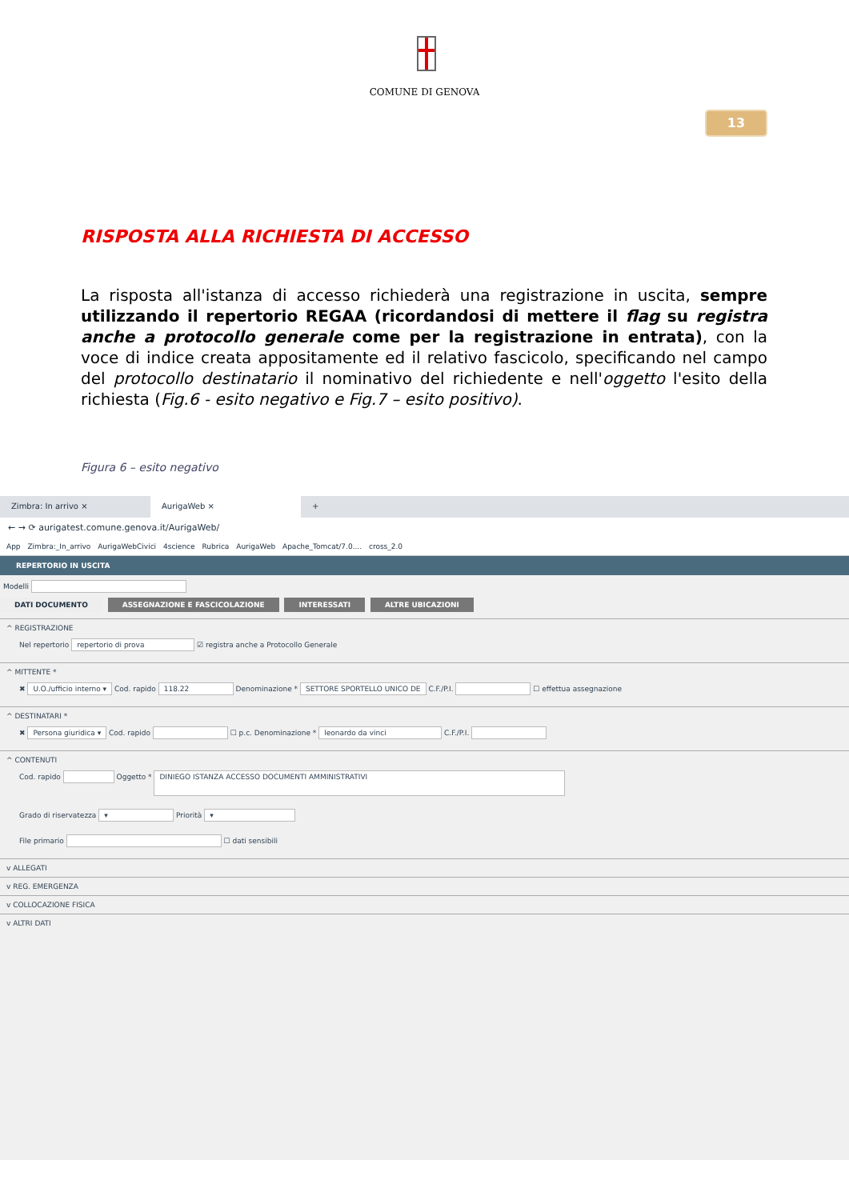COMUNE DI GENOVA
13
RISPOSTA ALLA RICHIESTA DI ACCESSO
La risposta all'istanza di accesso richiederà una registrazione in uscita, sempre utilizzando il repertorio REGAA (ricordandosi di mettere il flag su registra anche a protocollo generale come per la registrazione in entrata), con la voce di indice creata appositamente ed il relativo fascicolo, specificando nel campo del protocollo destinatario il nominativo del richiedente e nell'oggetto l'esito della richiesta (Fig.6 - esito negativo e Fig.7 – esito positivo).
Figura 6 – esito negativo
Zimbra: In arrivo × AurigaWeb × +
← → ⟳ aurigatest.comune.genova.it/AurigaWeb/
App Zimbra:_In_arrivo AurigaWebCivici 4science Rubrica AurigaWeb Apache_Tomcat/7.0.... cross_2.0
REPERTORIO IN USCITA
Modelli
DATI DOCUMENTO ASSEGNAZIONE E FASCICOLAZIONE INTERESSATI ALTRE UBICAZIONI
^ REGISTRAZIONE
Nel repertorio repertorio di prova ☑ registra anche a Protocollo Generale
^ MITTENTE *
✖ U.O./ufficio interno ▾ Cod. rapido 118.22 Denominazione * SETTORE SPORTELLO UNICO DE C.F./P.I. ☐ effettua assegnazione
^ DESTINATARI *
✖ Persona giuridica ▾ Cod. rapido ☐ p.c. Denominazione * leonardo da vinci C.F./P.I.
^ CONTENUTI
Cod. rapido Oggetto * DINIEGO ISTANZA ACCESSO DOCUMENTI AMMINISTRATIVI
Grado di riservatezza ▾ Priorità ▾
File primario ☐ dati sensibili
v ALLEGATI
v REG. EMERGENZA
v COLLOCAZIONE FISICA
v ALTRI DATI